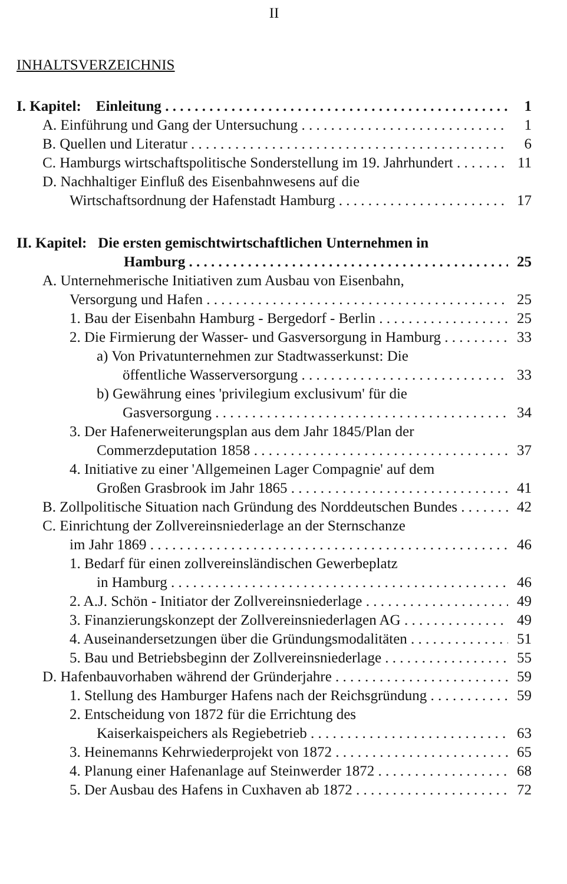II
INHALTSVERZEICHNIS
I. Kapitel: Einleitung 1
A. Einführung und Gang der Untersuchung 1
B. Quellen und Literatur 6
C. Hamburgs wirtschaftspolitische Sonderstellung im 19. Jahrhundert 11
D. Nachhaltiger Einfluß des Eisenbahnwesens auf die
Wirtschaftsordnung der Hafenstadt Hamburg 17
II. Kapitel: Die ersten gemischtwirtschaftlichen Unternehmen in
Hamburg 25
A. Unternehmerische Initiativen zum Ausbau von Eisenbahn,
Versorgung und Hafen 25
1. Bau der Eisenbahn Hamburg - Bergedorf - Berlin 25
2. Die Firmierung der Wasser- und Gasversorgung in Hamburg 33
a) Von Privatunternehmen zur Stadtwasserkunst: Die
öffentliche Wasserversorgung 33
b) Gewährung eines 'privilegium exclusivum' für die
Gasversorgung 34
3. Der Hafenerweiterungsplan aus dem Jahr 1845/Plan der
Commerzdeputation 1858 37
4. Initiative zu einer 'Allgemeinen Lager Compagnie' auf dem
Großen Grasbrook im Jahr 1865 41
B. Zollpolitische Situation nach Gründung des Norddeutschen Bundes 42
C. Einrichtung der Zollvereinsniederlage an der Sternschanze
im Jahr 1869 46
1. Bedarf für einen zollvereinsländischen Gewerbeplatz
in Hamburg 46
2. A.J. Schön - Initiator der Zollvereinsniederlage 49
3. Finanzierungskonzept der Zollvereinsniederlagen AG 49
4. Auseinandersetzungen über die Gründungsmodalitäten 51
5. Bau und Betriebsbeginn der Zollvereinsniederlage 55
D. Hafenbauvorhaben während der Gründerjahre 59
1. Stellung des Hamburger Hafens nach der Reichsgründung 59
2. Entscheidung von 1872 für die Errichtung des
Kaiserkaispeichers als Regiebetrieb 63
3. Heinemanns Kehrwiederprojekt von 1872 65
4. Planung einer Hafenanlage auf Steinwerder 1872 68
5. Der Ausbau des Hafens in Cuxhaven ab 1872 72